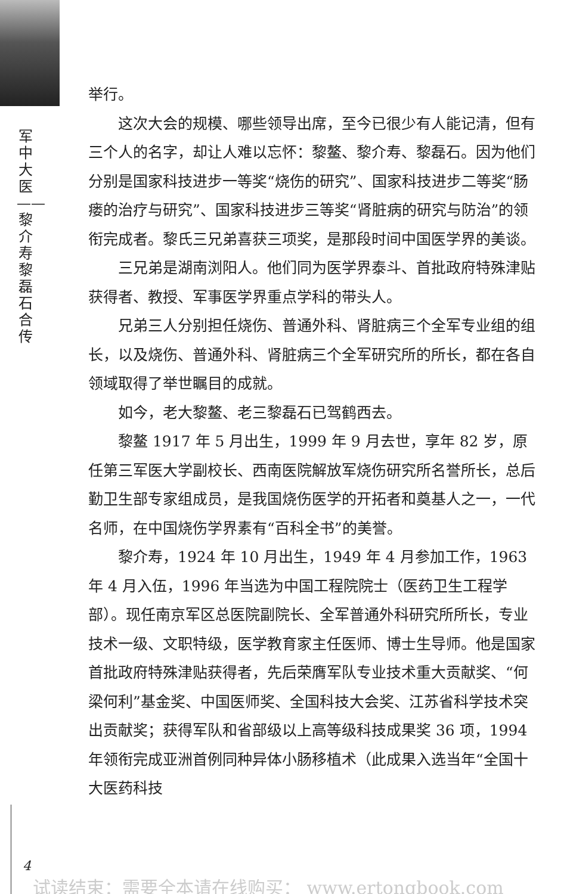军中大医——黎介寿黎磊石合传
举行。
这次大会的规模、哪些领导出席，至今已很少有人能记清，但有三个人的名字，却让人难以忘怀：黎鳌、黎介寿、黎磊石。因为他们分别是国家科技进步一等奖“烧伤的研究”、国家科技进步二等奖“肠瘘的治疗与研究”、国家科技进步三等奖“肾脏病的研究与防治”的领衔完成者。黎氏三兄弟喜获三项奖，是那段时间中国医学界的美谈。
三兄弟是湖南浏阳人。他们同为医学界泰斗、首批政府特殊津贴获得者、教授、军事医学界重点学科的带头人。
兄弟三人分别担任烧伤、普通外科、肾脏病三个全军专业组的组长，以及烧伤、普通外科、肾脏病三个全军研究所的所长，都在各自领域取得了举世瞩目的成就。
如今，老大黎鳌、老三黎磊石已驾鹤西去。
黎鳌 1917 年 5 月出生，1999 年 9 月去世，享年 82 岁，原任第三军医大学副校长、西南医院解放军烧伤研究所名誉所长，总后勤卫生部专家组成员，是我国烧伤医学的开拓者和奠基人之一，一代名师，在中国烧伤学界素有“百科全书”的美誉。
黎介寿，1924 年 10 月出生，1949 年 4 月参加工作，1963 年 4 月入伍，1996 年当选为中国工程院院士（医药卫生工程学部）。现任南京军区总医院副院长、全军普通外科研究所所长，专业技术一级、文职特级，医学教育家主任医师、博士生导师。他是国家首批政府特殊津贴获得者，先后荣膺军队专业技术重大贡献奖、“何梁何利”基金奖、中国医师奖、全国科技大会奖、江苏省科学技术突出贡献奖；获得军队和省部级以上高等级科技成果奖 36 项，1994 年领衔完成亚洲首例同种异体小肠移植术（此成果入选当年“全国十大医药科技
4
试读结束：需要全本请在线购买： www.ertongbook.com